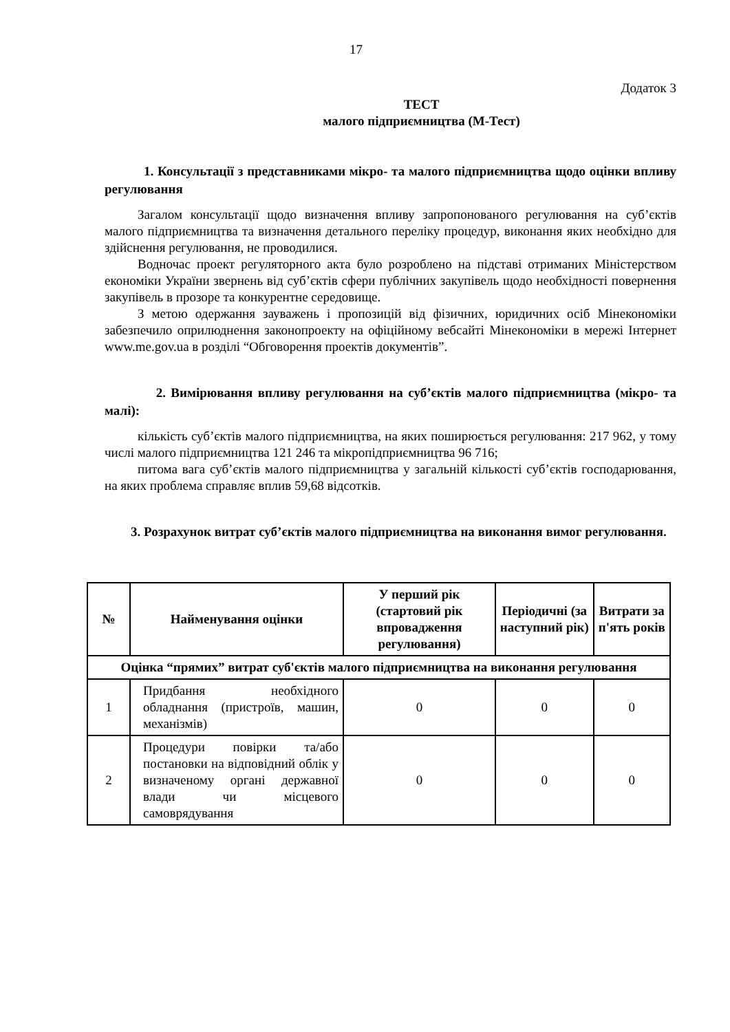17
Додаток 3
ТЕСТ
малого підприємництва (М-Тест)
1. Консультації з представниками мікро- та малого підприємництва щодо оцінки впливу регулювання
Загалом консультації щодо визначення впливу запропонованого регулювання на суб’єктів малого підприємництва та визначення детального переліку процедур, виконання яких необхідно для здійснення регулювання, не проводилися.
Водночас проект регуляторного акта було розроблено на підставі отриманих Міністерством економіки України звернень від суб’єктів сфери публічних закупівель щодо необхідності повернення закупівель в прозоре та конкурентне середовище.
З метою одержання зауважень і пропозицій від фізичних, юридичних осіб Мінекономіки забезпечило оприлюднення законопроекту на офіційному вебсайті Мінекономіки в мережі Інтернет www.me.gov.ua в розділі “Обговорення проектів документів”.
2. Вимірювання впливу регулювання на суб’єктів малого підприємництва (мікро- та малі):
кількість суб’єктів малого підприємництва, на яких поширюється регулювання: 217 962, у тому числі малого підприємництва 121 246 та мікропідприємництва 96 716;
питома вага суб’єктів малого підприємництва у загальній кількості суб’єктів господарювання, на яких проблема справляє вплив 59,68 відсотків.
3. Розрахунок витрат суб’єктів малого підприємництва на виконання вимог регулювання.
| № | Найменування оцінки | У перший рік (стартовий рік впровадження регулювання) | Періодичні (за наступний рік) | Витрати за п'ять років |
| --- | --- | --- | --- | --- |
| Оцінка “прямих” витрат суб'єктів малого підприємництва на виконання регулювання | | | | |
| 1 | Придбання необхідного обладнання (пристроїв, машин, механізмів) | 0 | 0 | 0 |
| 2 | Процедури повірки та/або постановки на відповідний облік у визначеному органі державної влади чи місцевого самоврядування | 0 | 0 | 0 |